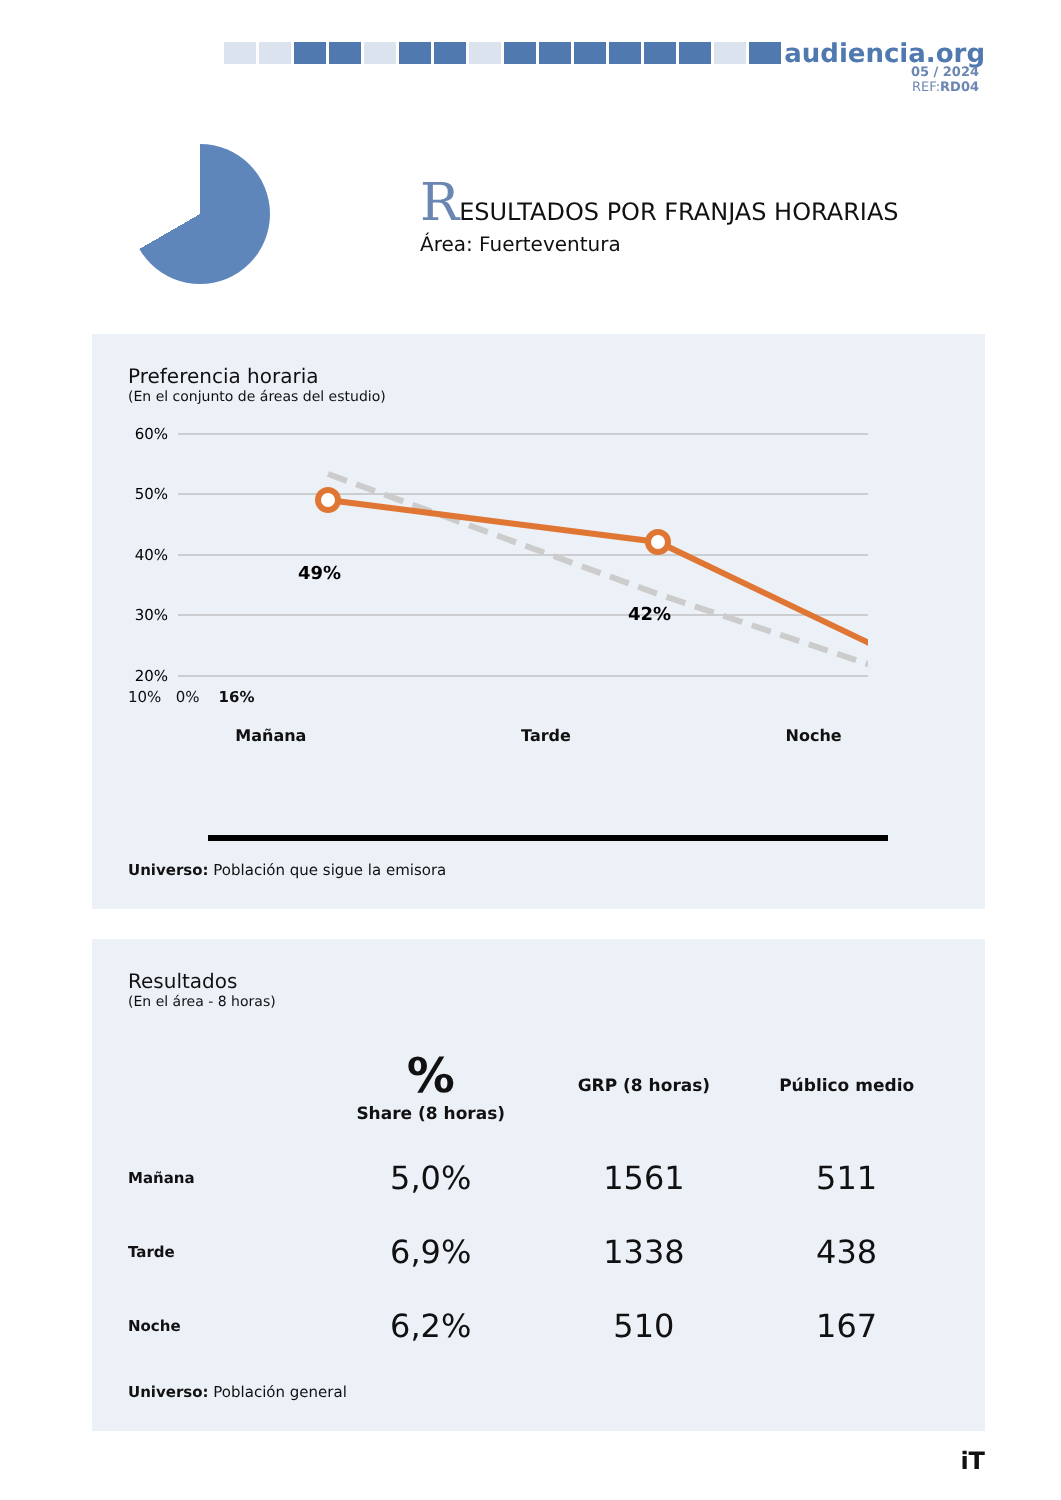audiencia.org
05 / 2024
REF: RD04
RESULTADOS POR FRANJAS HORARIAS
Área: Fuerteventura
Preferencia horaria
(En el conjunto de áreas del estudio)
60%
50%
40%
30%
20%
49%
42%
10% 0% 16%
Mañana Tarde Noche
Universo: Población que sigue la emisora
Resultados
(En el área - 8 horas)
| | % Share (8 horas) | GRP (8 horas) | Público medio |
| --- | --- | --- | --- |
| Mañana | 5,0% | 1561 | 511 |
| Tarde | 6,9% | 1338 | 438 |
| Noche | 6,2% | 510 | 167 |
Universo: Población general
iT